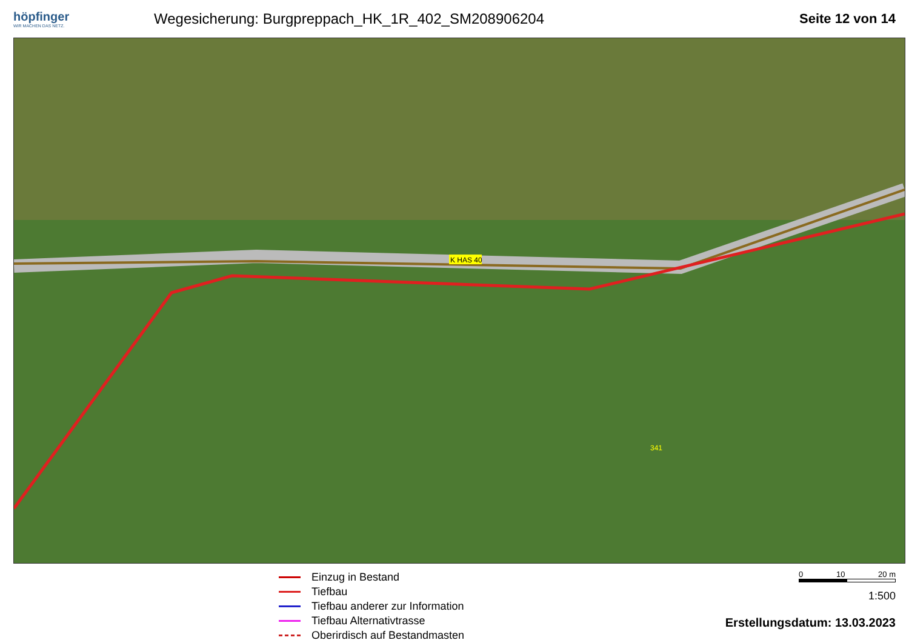höpfinger
WIR MACHEN DAS NETZ.
Wegesicherung: Burgpreppach_HK_1R_402_SM208906204
Seite 12 von 14
K HAS 40
341
Einzug in Bestand
Tiefbau
Tiefbau anderer zur Information
Tiefbau Alternativtrasse
Oberirdisch auf Bestandmasten
0 10 20 m
1:500
Erstellungsdatum: 13.03.2023